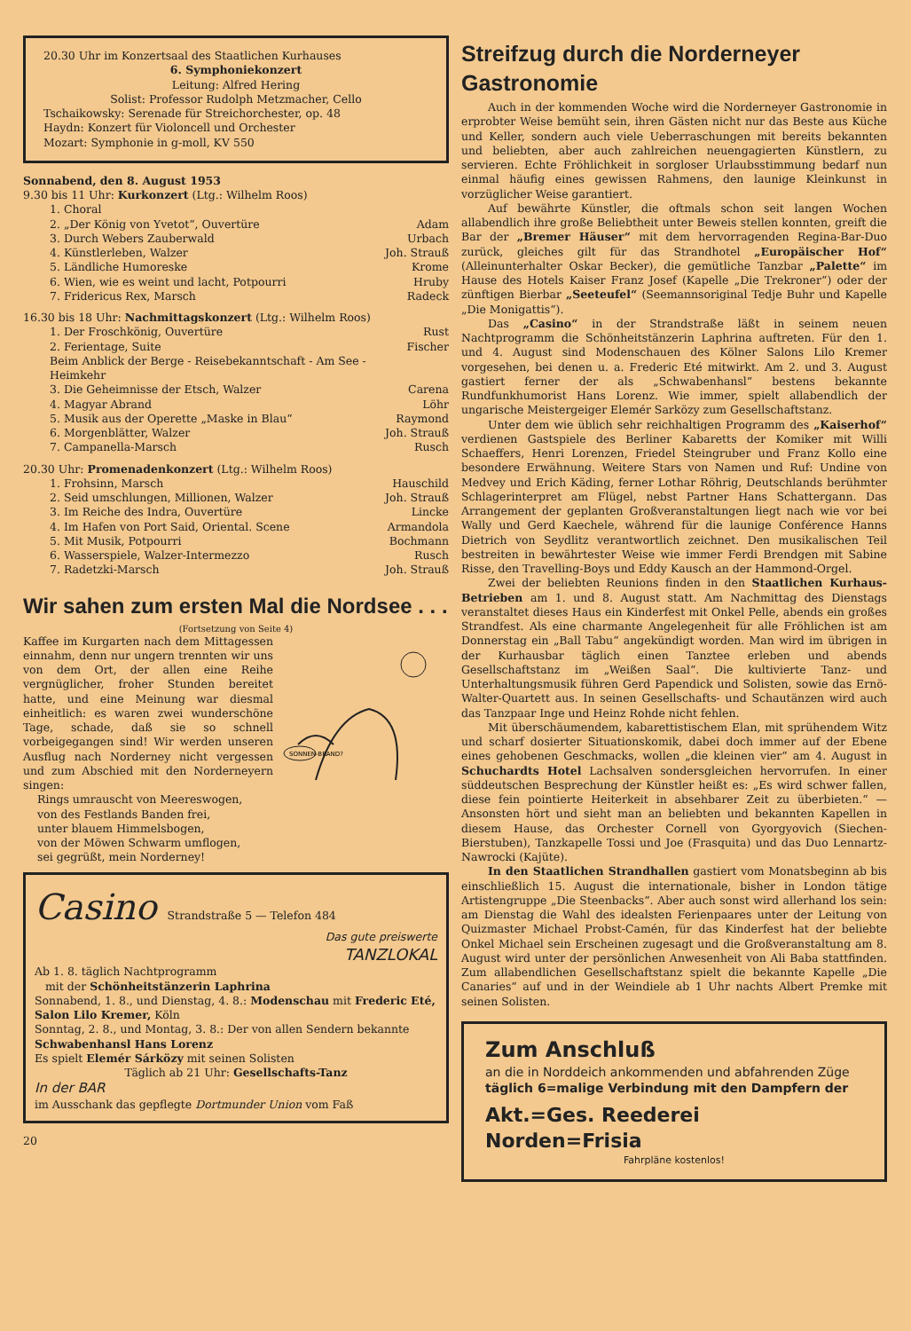20.30 Uhr im Konzertsaal des Staatlichen Kurhauses
6. Symphoniekonzert
Leitung: Alfred Hering
Solist: Professor Rudolph Metzmacher, Cello
Tschaikowsky: Serenade für Streichorchester, op. 48
Haydn: Konzert für Violoncell und Orchester
Mozart: Symphonie in g-moll, KV 550
Sonnabend, den 8. August 1953
9.30 bis 11 Uhr: Kurkonzert (Ltg.: Wilhelm Roos)
1. Choral
2. „Der König von Yvetot“, Ouvertüre Adam
3. Durch Webers Zauberwald Urbach
4. Künstlerleben, Walzer Joh. Strauß
5. Ländliche Humoreske Krome
6. Wien, wie es weint und lacht, Potpourri Hruby
7. Fridericus Rex, Marsch Radeck
16.30 bis 18 Uhr: Nachmittagskonzert (Ltg.: Wilhelm Roos)
1. Der Froschkönig, Ouvertüre Rust
2. Ferientage, Suite
Beim Anblick der Berge - Reisebekanntschaft - Am See - Heimkehr Fischer
3. Die Geheimnisse der Etsch, Walzer Carena
4. Magyar Abrand Löhr
5. Musik aus der Operette „Maske in Blau“Raymond
6. Morgenblätter, Walzer Joh. Strauß
7. Campanella-Marsch Rusch
20.30 Uhr: Promenadenkonzert (Ltg.: Wilhelm Roos)
1. Frohsinn, Marsch Hauschild
2. Seid umschlungen, Millionen, Walzer Joh. Strauß
3. Im Reiche des Indra, Ouvertüre Lincke
4. Im Hafen von Port Said, Oriental. Scene Armandola
5. Mit Musik, Potpourri Bochmann
6. Wasserspiele, Walzer-Intermezzo Rusch
7. Radetzki-Marsch Joh. Strauß
Wir sahen zum ersten Mal die Nordsee . . .
(Fortsetzung von Seite 4)
SONNEN-BRAND?
Kaffee im Kurgarten nach dem Mittagessen einnahm, denn nur ungern trennten wir uns von dem Ort, der allen eine Reihe vergnüglicher, froher Stunden bereitet hatte, und eine Meinung war diesmal einheitlich: es waren zwei wunderschöne Tage, schade, daß sie so schnell vorbeigegangen sind! Wir werden unseren Ausflug nach Norderney nicht vergessen und zum Abschied mit den Norderneyern singen:
Rings umrauscht von Meereswogen,
von des Festlands Banden frei,
unter blauem Himmelsbogen,
von der Möwen Schwarm umflogen,
sei gegrüßt, mein Norderney!
Casino Strandstraße 5 — Telefon 484
Das gute preiswerte
TANZLOKAL
Ab 1. 8. täglich Nachtprogramm
mit der Schönheitstänzerin Laphrina
Sonnabend, 1. 8., und Dienstag, 4. 8.: Modenschau mit Frederic Eté, Salon Lilo Kremer, Köln
Sonntag, 2. 8., und Montag, 3. 8.: Der von allen Sendern bekannte Schwabenhansl Hans Lorenz
Es spielt Elemér Sárközy mit seinen Solisten
Täglich ab 21 Uhr: Gesellschafts-Tanz
In der BAR
im Ausschank das gepflegte Dortmunder Union vom Faß
20
Streifzug durch die Norderneyer Gastronomie
Auch in der kommenden Woche wird die Norderneyer Gastronomie in erprobter Weise bemüht sein, ihren Gästen nicht nur das Beste aus Küche und Keller, sondern auch viele Ueberraschungen mit bereits bekannten und beliebten, aber auch zahlreichen neuengagierten Künstlern, zu servieren. Echte Fröhlichkeit in sorgloser Urlaubsstimmung bedarf nun einmal häufig eines gewissen Rahmens, den launige Kleinkunst in vorzüglicher Weise garantiert.
Auf bewährte Künstler, die oftmals schon seit langen Wochen allabendlich ihre große Beliebtheit unter Beweis stellen konnten, greift die Bar der „Bremer Häuser“ mit dem hervorragenden Regina-Bar-Duo zurück, gleiches gilt für das Strandhotel „Europäischer Hof“ (Alleinunterhalter Oskar Becker), die gemütliche Tanzbar „Palette“ im Hause des Hotels Kaiser Franz Josef (Kapelle „Die Trekroner“) oder der zünftigen Bierbar „Seeteufel“ (Seemannsoriginal Tedje Buhr und Kapelle „Die Monigattis“).
Das „Casino“ in der Strandstraße läßt in seinem neuen Nachtprogramm die Schönheitstänzerin Laphrina auftreten. Für den 1. und 4. August sind Modenschauen des Kölner Salons Lilo Kremer vorgesehen, bei denen u. a. Frederic Eté mitwirkt. Am 2. und 3. August gastiert ferner der als „Schwabenhansl“ bestens bekannte Rundfunkhumorist Hans Lorenz. Wie immer, spielt allabendlich der ungarische Meistergeiger Elemér Sarközy zum Gesellschaftstanz.
Unter dem wie üblich sehr reichhaltigen Programm des „Kaiserhof“ verdienen Gastspiele des Berliner Kabaretts der Komiker mit Willi Schaeffers, Henri Lorenzen, Friedel Steingruber und Franz Kollo eine besondere Erwähnung. Weitere Stars von Namen und Ruf: Undine von Medvey und Erich Käding, ferner Lothar Röhrig, Deutschlands berühmter Schlagerinterpret am Flügel, nebst Partner Hans Schattergann. Das Arrangement der geplanten Großveranstaltungen liegt nach wie vor bei Wally und Gerd Kaechele, während für die launige Conférence Hanns Dietrich von Seydlitz verantwortlich zeichnet. Den musikalischen Teil bestreiten in bewährtester Weise wie immer Ferdi Brendgen mit Sabine Risse, den Travelling-Boys und Eddy Kausch an der Hammond-Orgel.
Zwei der beliebten Reunions finden in den Staatlichen Kurhaus-Betrieben am 1. und 8. August statt. Am Nachmittag des Dienstags veranstaltet dieses Haus ein Kinderfest mit Onkel Pelle, abends ein großes Strandfest. Als eine charmante Angelegenheit für alle Fröhlichen ist am Donnerstag ein „Ball Tabu“ angekündigt worden. Man wird im übrigen in der Kurhausbar täglich einen Tanztee erleben und abends Gesellschaftstanz im „Weißen Saal“. Die kultivierte Tanz- und Unterhaltungsmusik führen Gerd Papendick und Solisten, sowie das Ernö-Walter-Quartett aus. In seinen Gesellschafts- und Schautänzen wird auch das Tanzpaar Inge und Heinz Rohde nicht fehlen.
Mit überschäumendem, kabarettistischem Elan, mit sprühendem Witz und scharf dosierter Situationskomik, dabei doch immer auf der Ebene eines gehobenen Geschmacks, wollen „die kleinen vier“ am 4. August in Schuchardts Hotel Lachsalven sondersgleichen hervorrufen. In einer süddeutschen Besprechung der Künstler heißt es: „Es wird schwer fallen, diese fein pointierte Heiterkeit in absehbarer Zeit zu überbieten.“ — Ansonsten hört und sieht man an beliebten und bekannten Kapellen in diesem Hause, das Orchester Cornell von Gyorgyovich (Siechen-Bierstuben), Tanzkapelle Tossi und Joe (Frasquita) und das Duo Lennartz-Nawrocki (Kajüte).
In den Staatlichen Strandhallen gastiert vom Monatsbeginn ab bis einschließlich 15. August die internationale, bisher in London tätige Artistengruppe „Die Steenbacks“. Aber auch sonst wird allerhand los sein: am Dienstag die Wahl des idealsten Ferienpaares unter der Leitung von Quizmaster Michael Probst-Camén, für das Kinderfest hat der beliebte Onkel Michael sein Erscheinen zugesagt und die Großveranstaltung am 8. August wird unter der persönlichen Anwesenheit von Ali Baba stattfinden. Zum allabendlichen Gesellschaftstanz spielt die bekannte Kapelle „Die Canaries“ auf und in der Weindiele ab 1 Uhr nachts Albert Premke mit seinen Solisten.
Zum Anschluß
an die in Norddeich ankommenden und abfahrenden Züge
täglich 6=malige Verbindung mit den Dampfern der
Akt.=Ges. Reederei Norden=Frisia
Fahrpläne kostenlos!